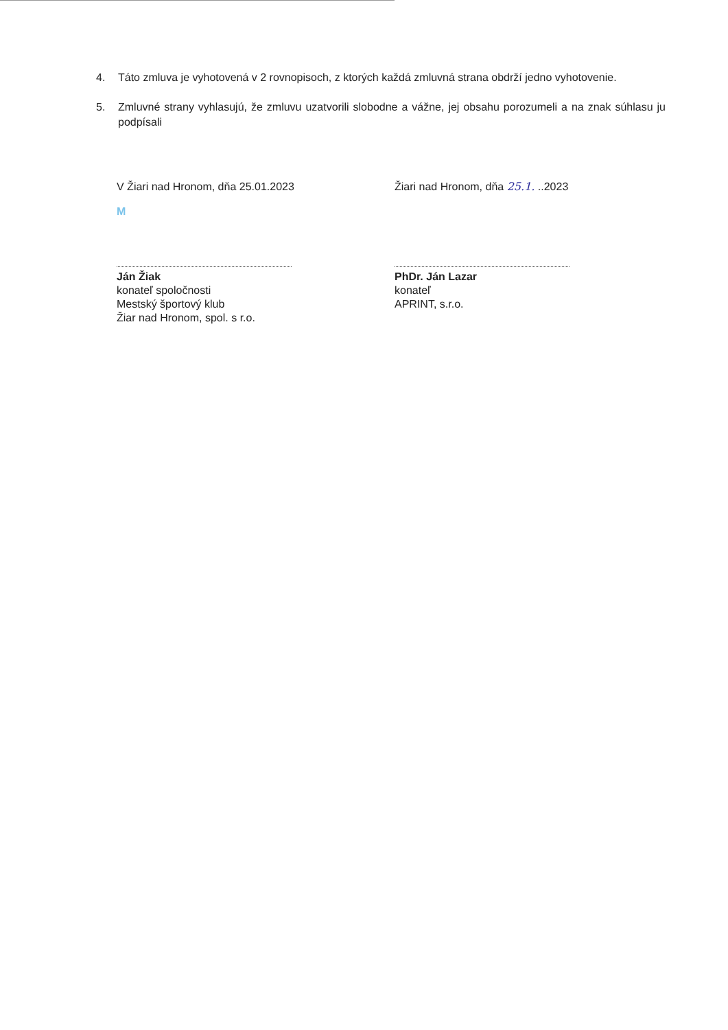4. Táto zmluva je vyhotovená v 2 rovnopisoch, z ktorých každá zmluvná strana obdrží jedno vyhotovenie.
5. Zmluvné strany vyhlasujú, že zmluvu uzatvorili slobodne a vážne, jej obsahu porozumeli a na znak súhlasu ju podpísali
V Žiari nad Hronom, dňa 25.01.2023
M
Ján Žiak
konateľ spoločnosti
Mestský športový klub
Žiar nad Hronom, spol. s r.o.
Žiari nad Hronom, dňa 25.1. ..2023
PhDr. Ján Lazar
konateľ
APRINT, s.r.o.